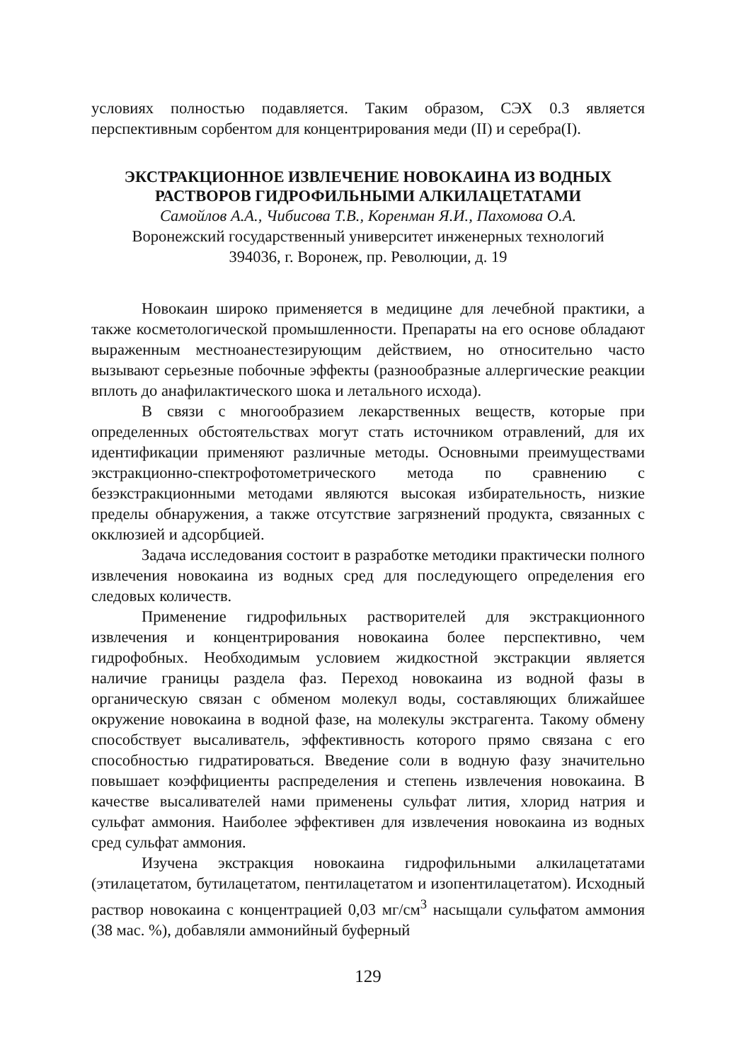условиях полностью подавляется. Таким образом, СЭХ 0.3 является перспективным сорбентом для концентрирования меди (II) и серебра(I).
ЭКСТРАКЦИОННОЕ ИЗВЛЕЧЕНИЕ НОВОКАИНА ИЗ ВОДНЫХ РАСТВОРОВ ГИДРОФИЛЬНЫМИ АЛКИЛАЦЕТАТАМИ
Самойлов А.А., Чибисова Т.В., Коренман Я.И., Пахомова О.А.
Воронежский государственный университет инженерных технологий
394036, г. Воронеж, пр. Революции, д. 19
Новокаин широко применяется в медицине для лечебной практики, а также косметологической промышленности. Препараты на его основе обладают выраженным местноанестезирующим действием, но относительно часто вызывают серьезные побочные эффекты (разнообразные аллергические реакции вплоть до анафилактического шока и летального исхода).
В связи с многообразием лекарственных веществ, которые при определенных обстоятельствах могут стать источником отравлений, для их идентификации применяют различные методы. Основными преимуществами экстракционно-спектрофотометрического метода по сравнению с безэкстракционными методами являются высокая избирательность, низкие пределы обнаружения, а также отсутствие загрязнений продукта, связанных с окклюзией и адсорбцией.
Задача исследования состоит в разработке методики практически полного извлечения новокаина из водных сред для последующего определения его следовых количеств.
Применение гидрофильных растворителей для экстракционного извлечения и концентрирования новокаина более перспективно, чем гидрофобных. Необходимым условием жидкостной экстракции является наличие границы раздела фаз. Переход новокаина из водной фазы в органическую связан с обменом молекул воды, составляющих ближайшее окружение новокаина в водной фазе, на молекулы экстрагента. Такому обмену способствует высаливатель, эффективность которого прямо связана с его способностью гидратироваться. Введение соли в водную фазу значительно повышает коэффициенты распределения и степень извлечения новокаина. В качестве высаливателей нами применены сульфат лития, хлорид натрия и сульфат аммония. Наиболее эффективен для извлечения новокаина из водных сред сульфат аммония.
Изучена экстракция новокаина гидрофильными алкилацетатами (этилацетатом, бутилацетатом, пентилацетатом и изопентилацетатом). Исходный раствор новокаина с концентрацией 0,03 мг/см<sup>3</sup> насыщали сульфатом аммония (38 мас. %), добавляли аммонийный буферный
129